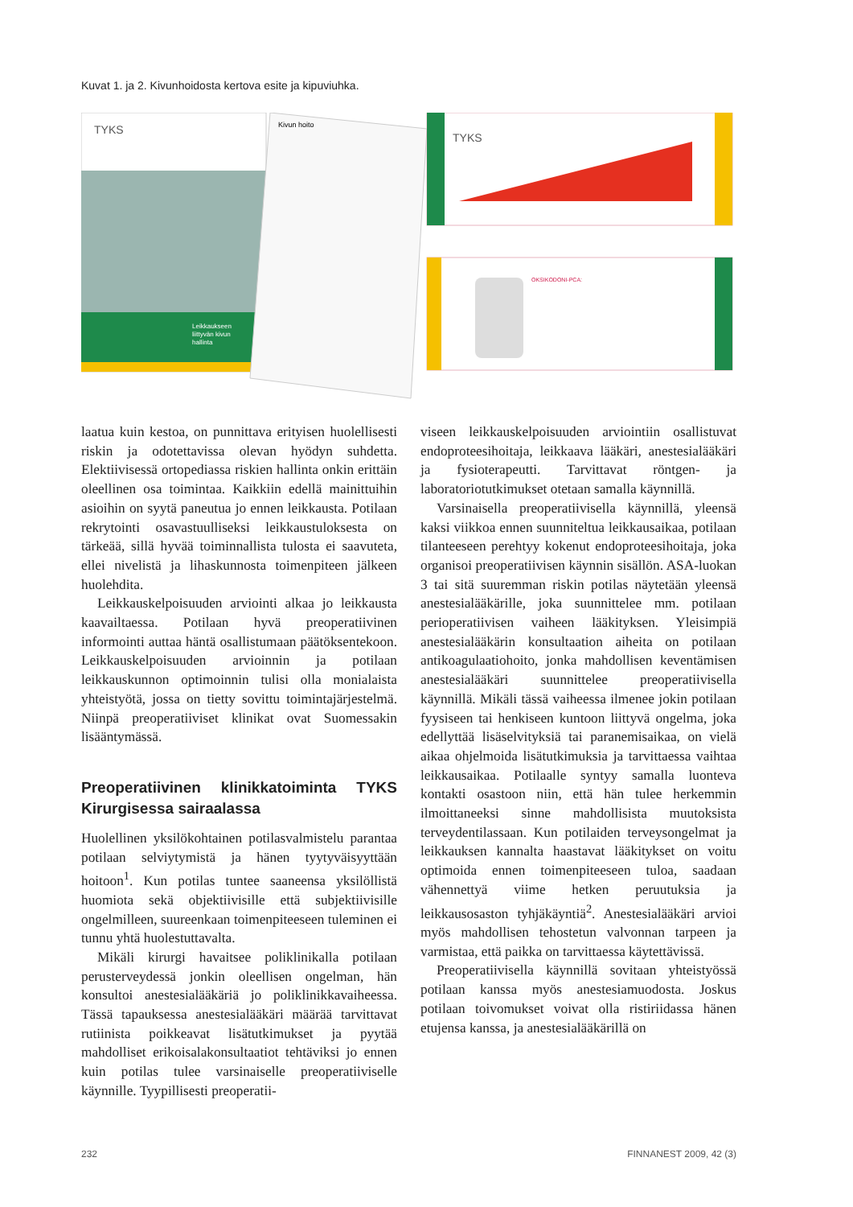Kuvat 1. ja 2. Kivunhoidosta kertova esite ja kipuviuhka.
TYKS
Leikkaukseen
liittyvän kivun
hallinta
Kivun hoito
TYKS
OKSIKODONI-PCA:
laatua kuin kestoa, on punnittava erityisen huolellisesti riskin ja odotettavissa olevan hyödyn suhdetta. Elektiivisessä ortopediassa riskien hallinta onkin erittäin oleellinen osa toimintaa. Kaikkiin edellä mainittuihin asioihin on syytä paneutua jo ennen leikkausta. Potilaan rekrytointi osavastuulliseksi leikkaustuloksesta on tärkeää, sillä hyvää toiminnallista tulosta ei saavuteta, ellei nivelistä ja lihaskunnosta toimenpiteen jälkeen huolehdita.
Leikkauskelpoisuuden arviointi alkaa jo leikkausta kaavailtaessa. Potilaan hyvä preoperatiivinen informointi auttaa häntä osallistumaan päätöksentekoon. Leikkauskelpoisuuden arvioinnin ja potilaan leikkauskunnon optimoinnin tulisi olla monialaista yhteistyötä, jossa on tietty sovittu toimintajärjestelmä. Niinpä preoperatiiviset klinikat ovat Suomessakin lisääntymässä.
Preoperatiivinen klinikkatoiminta TYKS Kirurgisessa sairaalassa
Huolellinen yksilökohtainen potilasvalmistelu parantaa potilaan selviytymistä ja hänen tyytyväisyyttään hoitoon<sup>1</sup>. Kun potilas tuntee saaneensa yksilöllistä huomiota sekä objektiivisille että subjektiivisille ongelmilleen, suureenkaan toimenpiteeseen tuleminen ei tunnu yhtä huolestuttavalta.
Mikäli kirurgi havaitsee poliklinikalla potilaan perusterveydessä jonkin oleellisen ongelman, hän konsultoi anestesialääkäriä jo poliklinikkavaiheessa. Tässä tapauksessa anestesialääkäri määrää tarvittavat rutiinista poikkeavat lisätutkimukset ja pyytää mahdolliset erikoisalakonsultaatiot tehtäviksi jo ennen kuin potilas tulee varsinaiselle preoperatiiviselle käynnille. Tyypillisesti preoperatii-
viseen leikkauskelpoisuuden arviointiin osallistuvat endoproteesihoitaja, leikkaava lääkäri, anestesialääkäri ja fysioterapeutti. Tarvittavat röntgen- ja laboratoriotutkimukset otetaan samalla käynnillä.
Varsinaisella preoperatiivisella käynnillä, yleensä kaksi viikkoa ennen suunniteltua leikkausaikaa, potilaan tilanteeseen perehtyy kokenut endoproteesihoitaja, joka organisoi preoperatiivisen käynnin sisällön. ASA-luokan 3 tai sitä suuremman riskin potilas näytetään yleensä anestesialääkärille, joka suunnittelee mm. potilaan perioperatiivisen vaiheen lääkityksen. Yleisimpiä anestesialääkärin konsultaation aiheita on potilaan antikoagulaatiohoito, jonka mahdollisen keventämisen anestesialääkäri suunnittelee preoperatiivisella käynnillä. Mikäli tässä vaiheessa ilmenee jokin potilaan fyysiseen tai henkiseen kuntoon liittyvä ongelma, joka edellyttää lisäselvityksiä tai paranemisaikaa, on vielä aikaa ohjelmoida lisätutkimuksia ja tarvittaessa vaihtaa leikkausaikaa. Potilaalle syntyy samalla luonteva kontakti osastoon niin, että hän tulee herkemmin ilmoittaneeksi sinne mahdollisista muutoksista terveydentilassaan. Kun potilaiden terveysongelmat ja leikkauksen kannalta haastavat lääkitykset on voitu optimoida ennen toimenpiteeseen tuloa, saadaan vähennettyä viime hetken peruutuksia ja leikkausosaston tyhjäkäyntiä<sup>2</sup>. Anestesialääkäri arvioi myös mahdollisen tehostetun valvonnan tarpeen ja varmistaa, että paikka on tarvittaessa käytettävissä.
Preoperatiivisella käynnillä sovitaan yhteistyössä potilaan kanssa myös anestesiamuodosta. Joskus potilaan toivomukset voivat olla ristiriidassa hänen etujensa kanssa, ja anestesialääkärillä on
232 FINNANEST 2009, 42 (3)